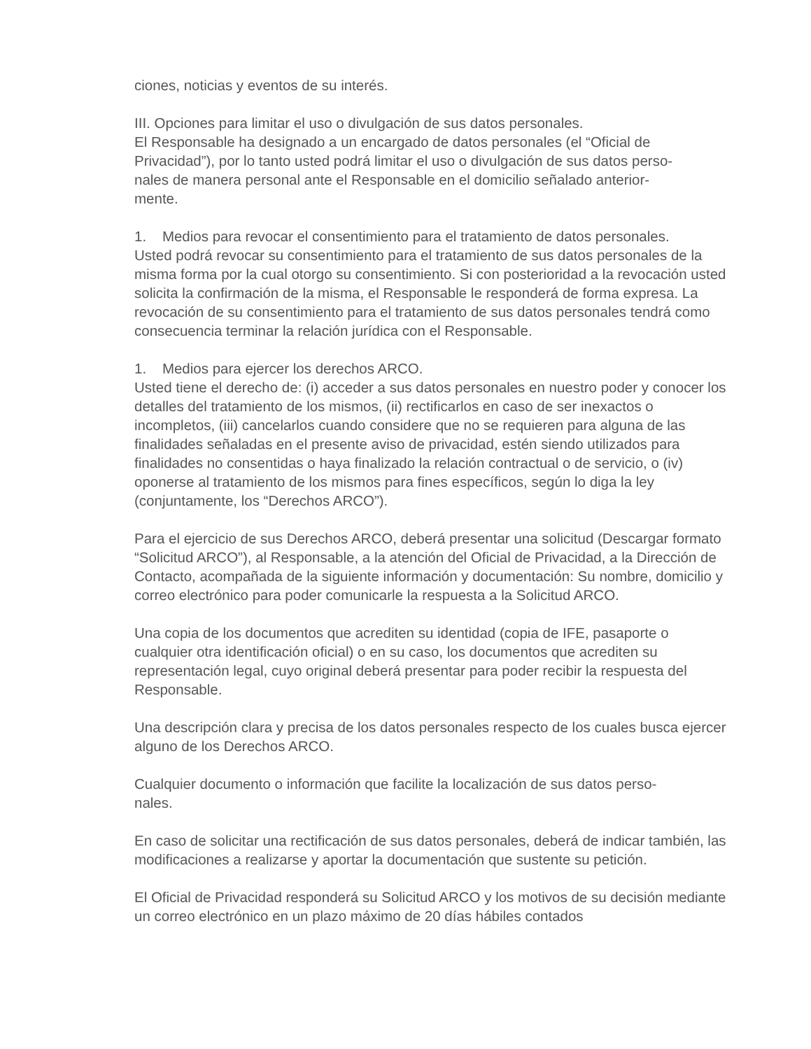ciones, noticias y eventos de su interés.
III. Opciones para limitar el uso o divulgación de sus datos personales.
El Responsable ha designado a un encargado de datos personales (el “Oficial de Privacidad”), por lo tanto usted podrá limitar el uso o divulgación de sus datos perso-
nales de manera personal ante el Responsable en el domicilio señalado anterior-
mente.
1. Medios para revocar el consentimiento para el tratamiento de datos personales.
Usted podrá revocar su consentimiento para el tratamiento de sus datos personales de la misma forma por la cual otorgo su consentimiento. Si con posterioridad a la revocación usted solicita la confirmación de la misma, el Responsable le responderá de forma expresa. La revocación de su consentimiento para el tratamiento de sus datos personales tendrá como consecuencia terminar la relación jurídica con el Responsable.
1. Medios para ejercer los derechos ARCO.
Usted tiene el derecho de: (i) acceder a sus datos personales en nuestro poder y conocer los detalles del tratamiento de los mismos, (ii) rectificarlos en caso de ser inexactos o incompletos, (iii) cancelarlos cuando considere que no se requieren para alguna de las finalidades señaladas en el presente aviso de privacidad, estén siendo utilizados para finalidades no consentidas o haya finalizado la relación contractual o de servicio, o (iv) oponerse al tratamiento de los mismos para fines específicos, según lo diga la ley (conjuntamente, los “Derechos ARCO”).
Para el ejercicio de sus Derechos ARCO, deberá presentar una solicitud (Descargar formato “Solicitud ARCO”), al Responsable, a la atención del Oficial de Privacidad, a la Dirección de Contacto, acompañada de la siguiente información y documentación: Su nombre, domicilio y correo electrónico para poder comunicarle la respuesta a la Solicitud ARCO.
Una copia de los documentos que acrediten su identidad (copia de IFE, pasaporte o cualquier otra identificación oficial) o en su caso, los documentos que acrediten su representación legal, cuyo original deberá presentar para poder recibir la respuesta del Responsable.
Una descripción clara y precisa de los datos personales respecto de los cuales busca ejercer alguno de los Derechos ARCO.
Cualquier documento o información que facilite la localización de sus datos perso-
nales.
En caso de solicitar una rectificación de sus datos personales, deberá de indicar también, las modificaciones a realizarse y aportar la documentación que sustente su petición.
El Oficial de Privacidad responderá su Solicitud ARCO y los motivos de su decisión mediante un correo electrónico en un plazo máximo de 20 días hábiles contados